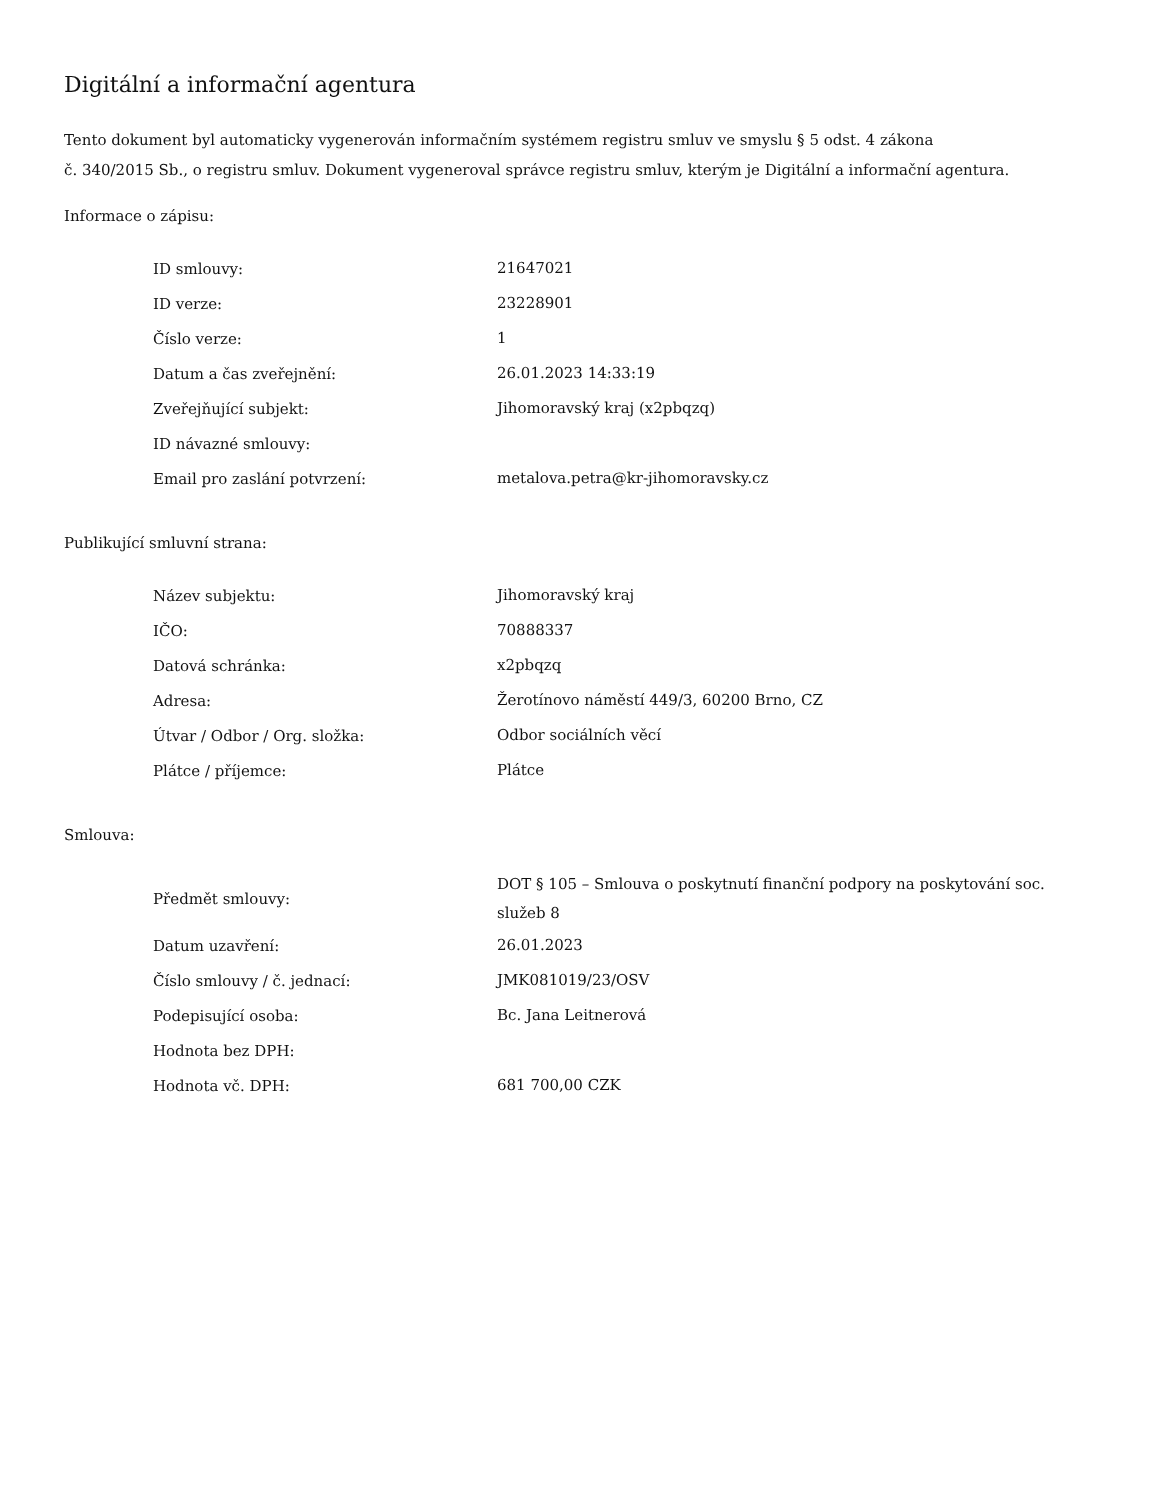Digitální a informační agentura
Tento dokument byl automaticky vygenerován informačním systémem registru smluv ve smyslu § 5 odst. 4 zákona
č. 340/2015 Sb., o registru smluv. Dokument vygeneroval správce registru smluv, kterým je Digitální a informační agentura.
Informace o zápisu:
| ID smlouvy: | 21647021 |
| ID verze: | 23228901 |
| Číslo verze: | 1 |
| Datum a čas zveřejnění: | 26.01.2023 14:33:19 |
| Zveřejňující subjekt: | Jihomoravský kraj (x2pbqzq) |
| ID návazné smlouvy: | |
| Email pro zaslání potvrzení: | metalova.petra@kr-jihomoravsky.cz |
Publikující smluvní strana:
| Název subjektu: | Jihomoravský kraj |
| IČO: | 70888337 |
| Datová schránka: | x2pbqzq |
| Adresa: | Žerotínovo náměstí 449/3, 60200 Brno, CZ |
| Útvar / Odbor / Org. složka: | Odbor sociálních věcí |
| Plátce / příjemce: | Plátce |
Smlouva:
| Předmět smlouvy: | DOT § 105 – Smlouva o poskytnutí finanční podpory na poskytování soc. služeb 8 |
| Datum uzavření: | 26.01.2023 |
| Číslo smlouvy / č. jednací: | JMK081019/23/OSV |
| Podepisující osoba: | Bc. Jana Leitnerová |
| Hodnota bez DPH: | |
| Hodnota vč. DPH: | 681 700,00 CZK |